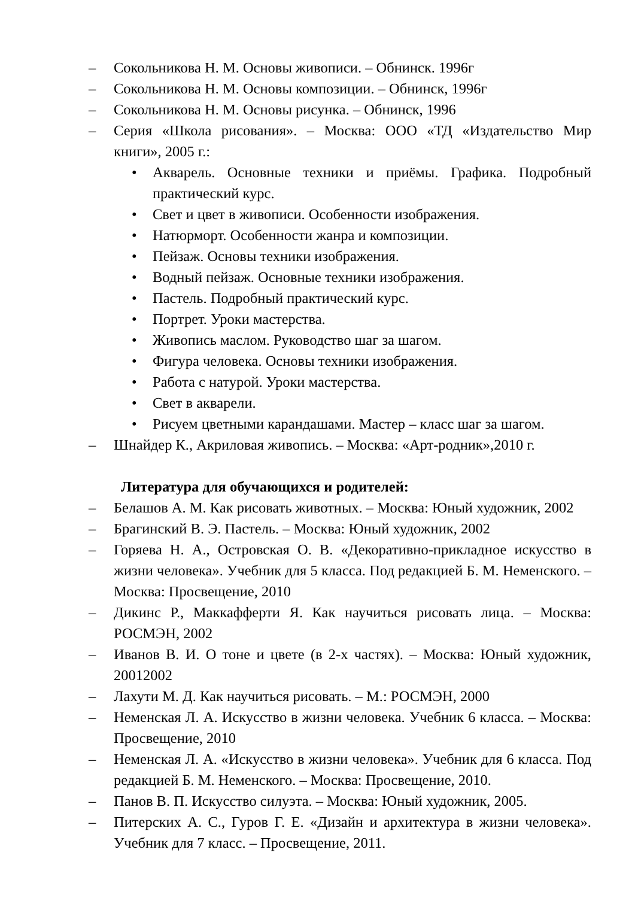– Сокольникова Н. М. Основы живописи. – Обнинск. 1996г
– Сокольникова Н. М. Основы композиции. – Обнинск, 1996г
– Сокольникова Н. М. Основы рисунка. – Обнинск, 1996
– Серия «Школа рисования». – Москва: ООО «ТД «Издательство Мир книги», 2005 г.:
• Акварель. Основные техники и приёмы. Графика. Подробный практический курс.
• Свет и цвет в живописи. Особенности изображения.
• Натюрморт. Особенности жанра и композиции.
• Пейзаж. Основы техники изображения.
• Водный пейзаж. Основные техники изображения.
• Пастель. Подробный практический курс.
• Портрет. Уроки мастерства.
• Живопись маслом. Руководство шаг за шагом.
• Фигура человека. Основы техники изображения.
• Работа с натурой. Уроки мастерства.
• Свет в акварели.
• Рисуем цветными карандашами. Мастер – класс шаг за шагом.
– Шнайдер К., Акриловая живопись. – Москва: «Арт-родник»,2010 г.
Литература для обучающихся и родителей:
– Белашов А. М. Как рисовать животных. – Москва: Юный художник, 2002
– Брагинский В. Э. Пастель. – Москва: Юный художник, 2002
– Горяева Н. А., Островская О. В. «Декоративно-прикладное искусство в жизни человека». Учебник для 5 класса. Под редакцией Б. М. Неменского. – Москва: Просвещение, 2010
– Дикинс Р., Маккафферти Я. Как научиться рисовать лица. – Москва: РОСМЭН, 2002
– Иванов В. И. О тоне и цвете (в 2-х частях). – Москва: Юный художник, 20012002
– Лахути М. Д. Как научиться рисовать. – М.: РОСМЭН, 2000
– Неменская Л. А. Искусство в жизни человека. Учебник 6 класса. – Москва: Просвещение, 2010
– Неменская Л. А. «Искусство в жизни человека». Учебник для 6 класса. Под редакцией Б. М. Неменского. – Москва: Просвещение, 2010.
– Панов В. П. Искусство силуэта. – Москва: Юный художник, 2005.
– Питерских А. С., Гуров Г. Е. «Дизайн и архитектура в жизни человека». Учебник для 7 класс. – Просвещение, 2011.